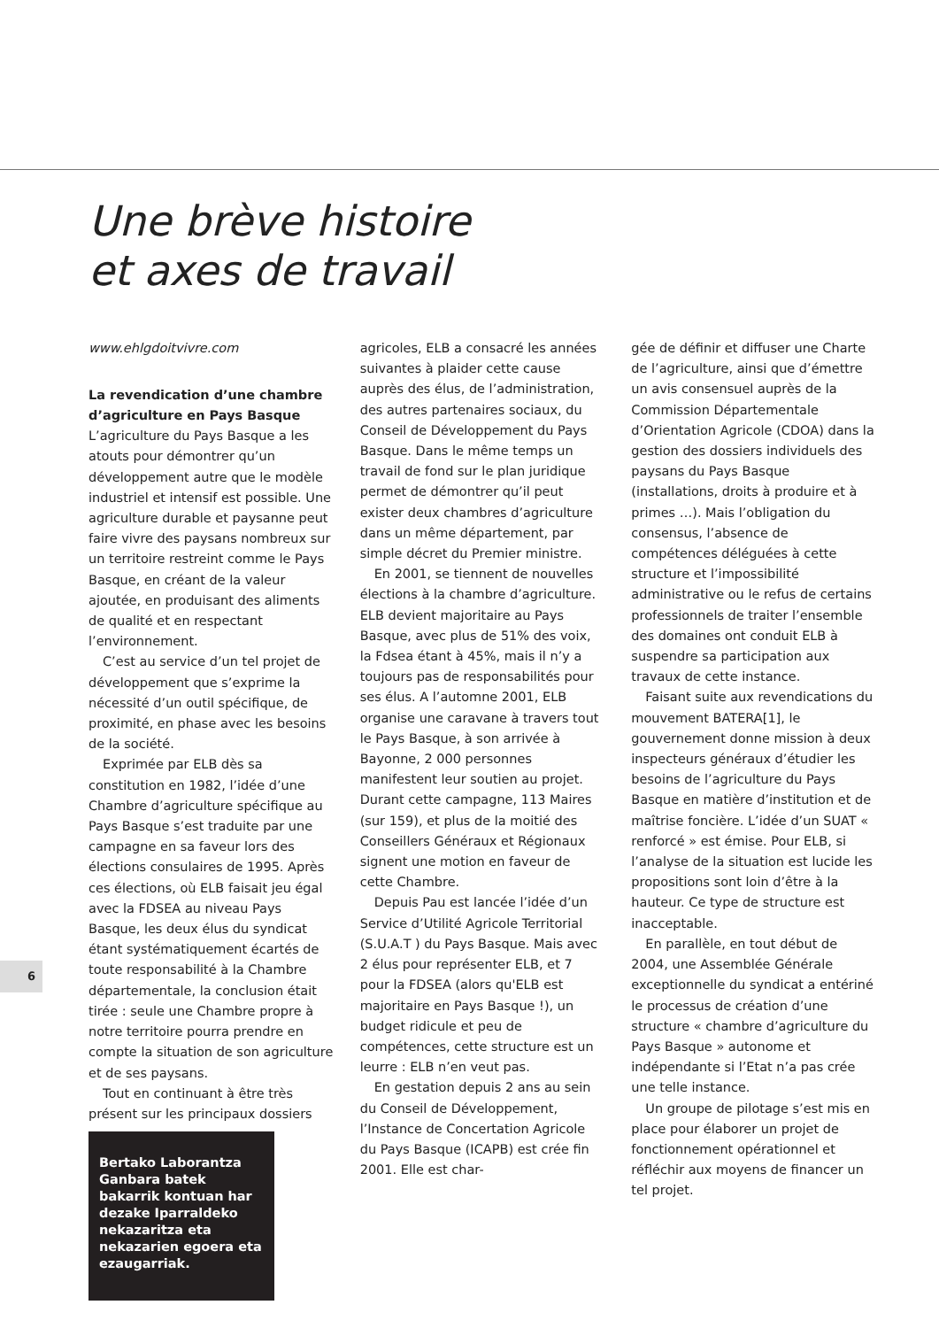Une brève histoire
et axes de travail
www.ehlgdoitvivre.com
La revendication d’une chambre d’agriculture en Pays Basque
L’agriculture du Pays Basque a les atouts pour démontrer qu’un développement autre que le modèle industriel et intensif est possible. Une agriculture durable et paysanne peut faire vivre des paysans nombreux sur un territoire restreint comme le Pays Basque, en créant de la valeur ajoutée, en produisant des aliments de qualité et en respectant l’environnement.
C’est au service d’un tel projet de développement que s’exprime la nécessité d’un outil spécifique, de proximité, en phase avec les besoins de la société.
Exprimée par ELB dès sa constitution en 1982, l’idée d’une Chambre d’agriculture spécifique au Pays Basque s’est traduite par une campagne en sa faveur lors des élections consulaires de 1995. Après ces élections, où ELB faisait jeu égal avec la FDSEA au niveau Pays Basque, les deux élus du syndicat étant systématiquement écartés de toute responsabilité à la Chambre départementale, la conclusion était tirée : seule une Chambre propre à notre territoire pourra prendre en compte la situation de son agriculture et de ses paysans.
Tout en continuant à être très présent sur les principaux dossiers
Bertako Laborantza Ganbara batek bakarrik kontuan har dezake Iparraldeko nekazaritza eta nekazarien egoera eta ezaugarriak.
agricoles, ELB a consacré les années suivantes à plaider cette cause auprès des élus, de l’administration, des autres partenaires sociaux, du Conseil de Développement du Pays Basque. Dans le même temps un travail de fond sur le plan juridique permet de démontrer qu’il peut exister deux chambres d’agriculture dans un même département, par simple décret du Premier ministre.
En 2001, se tiennent de nouvelles élections à la chambre d’agriculture. ELB devient majoritaire au Pays Basque, avec plus de 51% des voix, la Fdsea étant à 45%, mais il n’y a toujours pas de responsabilités pour ses élus. A l’automne 2001, ELB organise une caravane à travers tout le Pays Basque, à son arrivée à Bayonne, 2 000 personnes manifestent leur soutien au projet. Durant cette campagne, 113 Maires (sur 159), et plus de la moitié des Conseillers Généraux et Régionaux signent une motion en faveur de cette Chambre.
Depuis Pau est lancée l’idée d’un Service d’Utilité Agricole Territorial (S.U.A.T ) du Pays Basque. Mais avec 2 élus pour représenter ELB, et 7 pour la FDSEA (alors qu'ELB est majoritaire en Pays Basque !), un budget ridicule et peu de compétences, cette structure est un leurre : ELB n’en veut pas.
En gestation depuis 2 ans au sein du Conseil de Développement, l’Instance de Concertation Agricole du Pays Basque (ICAPB) est crée fin 2001. Elle est char-
gée de définir et diffuser une Charte de l’agriculture, ainsi que d’émettre un avis consensuel auprès de la Commission Départementale d’Orientation Agricole (CDOA) dans la gestion des dossiers individuels des paysans du Pays Basque (installations, droits à produire et à primes …). Mais l’obligation du consensus, l’absence de compétences déléguées à cette structure et l’impossibilité administrative ou le refus de certains professionnels de traiter l’ensemble des domaines ont conduit ELB à suspendre sa participation aux travaux de cette instance.
Faisant suite aux revendications du mouvement BATERA[1], le gouvernement donne mission à deux inspecteurs généraux d’étudier les besoins de l’agriculture du Pays Basque en matière d’institution et de maîtrise foncière. L’idée d’un SUAT « renforcé » est émise. Pour ELB, si l’analyse de la situation est lucide les propositions sont loin d’être à la hauteur. Ce type de structure est inacceptable.
En parallèle, en tout début de 2004, une Assemblée Générale exceptionnelle du syndicat a entériné le processus de création d’une structure « chambre d’agriculture du Pays Basque » autonome et indépendante si l’Etat n’a pas crée une telle instance.
Un groupe de pilotage s’est mis en place pour élaborer un projet de fonctionnement opérationnel et réfléchir aux moyens de financer un tel projet.
6